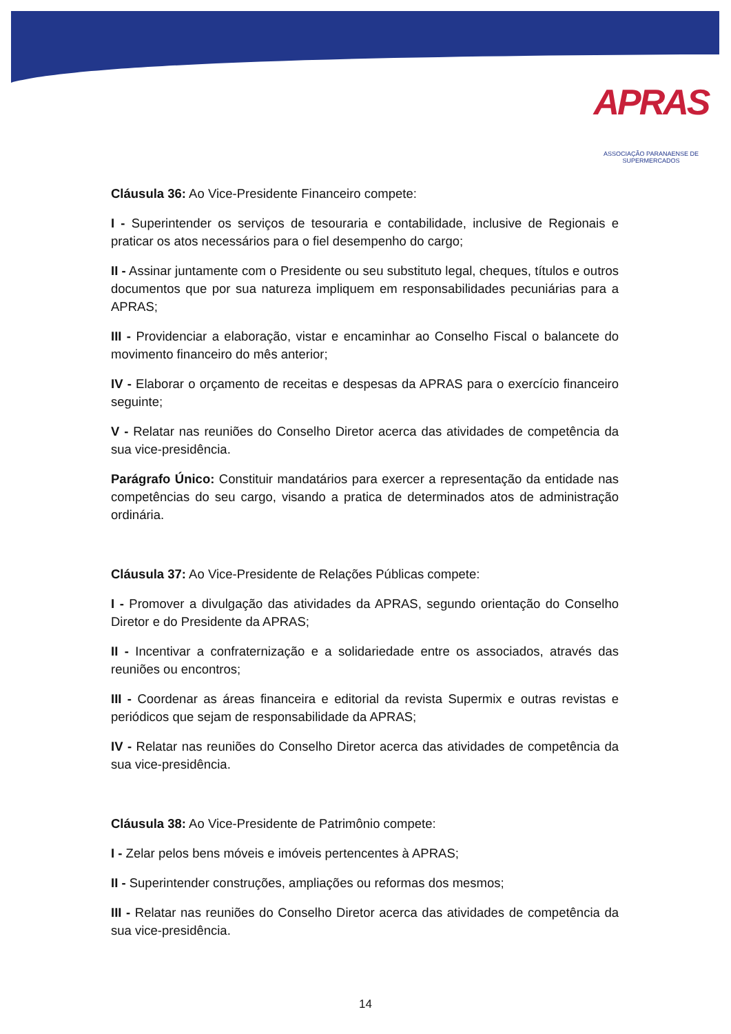APRAS
ASSOCIAÇÃO PARANAENSE DE SUPERMERCADOS
Cláusula 36: Ao Vice-Presidente Financeiro compete:
I - Superintender os serviços de tesouraria e contabilidade, inclusive de Regionais e praticar os atos necessários para o fiel desempenho do cargo;
II - Assinar juntamente com o Presidente ou seu substituto legal, cheques, títulos e outros documentos que por sua natureza impliquem em responsabilidades pecuniárias para a APRAS;
III - Providenciar a elaboração, vistar e encaminhar ao Conselho Fiscal o balancete do movimento financeiro do mês anterior;
IV - Elaborar o orçamento de receitas e despesas da APRAS para o exercício financeiro seguinte;
V - Relatar nas reuniões do Conselho Diretor acerca das atividades de competência da sua vice-presidência.
Parágrafo Único: Constituir mandatários para exercer a representação da entidade nas competências do seu cargo, visando a pratica de determinados atos de administração ordinária.
Cláusula 37: Ao Vice-Presidente de Relações Públicas compete:
I - Promover a divulgação das atividades da APRAS, segundo orientação do Conselho Diretor e do Presidente da APRAS;
II - Incentivar a confraternização e a solidariedade entre os associados, através das reuniões ou encontros;
III - Coordenar as áreas financeira e editorial da revista Supermix e outras revistas e periódicos que sejam de responsabilidade da APRAS;
IV - Relatar nas reuniões do Conselho Diretor acerca das atividades de competência da sua vice-presidência.
Cláusula 38: Ao Vice-Presidente de Patrimônio compete:
I - Zelar pelos bens móveis e imóveis pertencentes à APRAS;
II - Superintender construções, ampliações ou reformas dos mesmos;
III - Relatar nas reuniões do Conselho Diretor acerca das atividades de competência da sua vice-presidência.
14